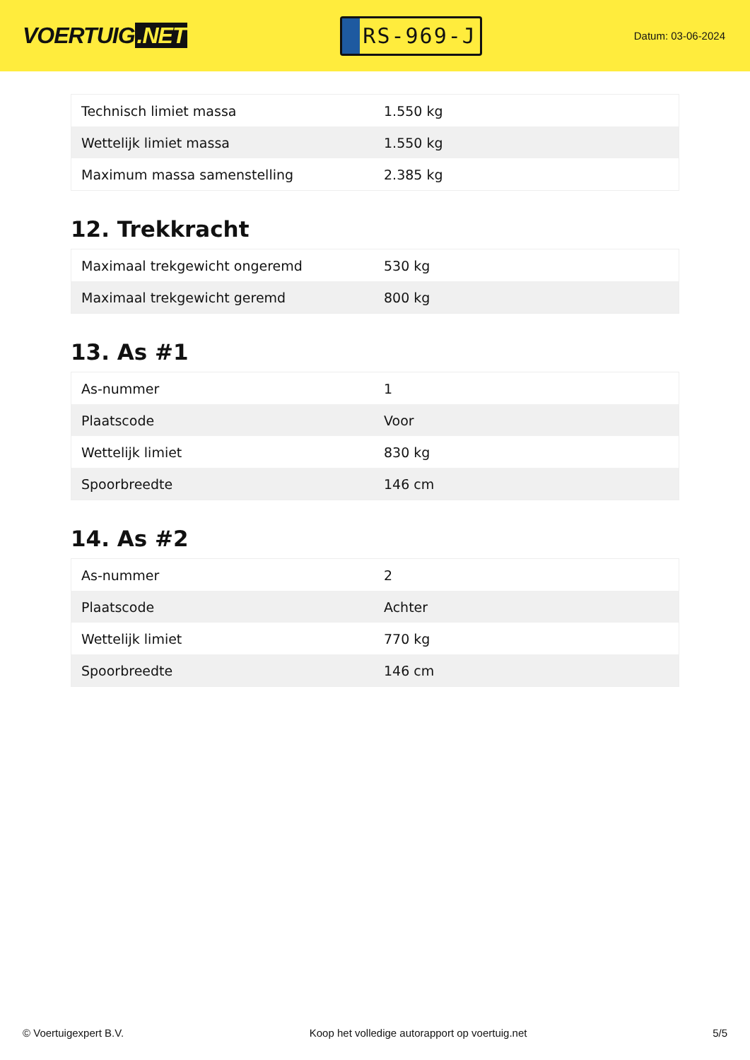VOERTUIG.NET
RS-969-J
Datum: 03-06-2024
| Technisch limiet massa | 1.550 kg |
| Wettelijk limiet massa | 1.550 kg |
| Maximum massa samenstelling | 2.385 kg |
12. Trekkracht
| Maximaal trekgewicht ongeremd | 530 kg |
| Maximaal trekgewicht geremd | 800 kg |
13. As #1
| As-nummer | 1 |
| Plaatscode | Voor |
| Wettelijk limiet | 830 kg |
| Spoorbreedte | 146 cm |
14. As #2
| As-nummer | 2 |
| Plaatscode | Achter |
| Wettelijk limiet | 770 kg |
| Spoorbreedte | 146 cm |
© Voertuigexpert B.V. Koop het volledige autorapport op voertuig.net 5/5